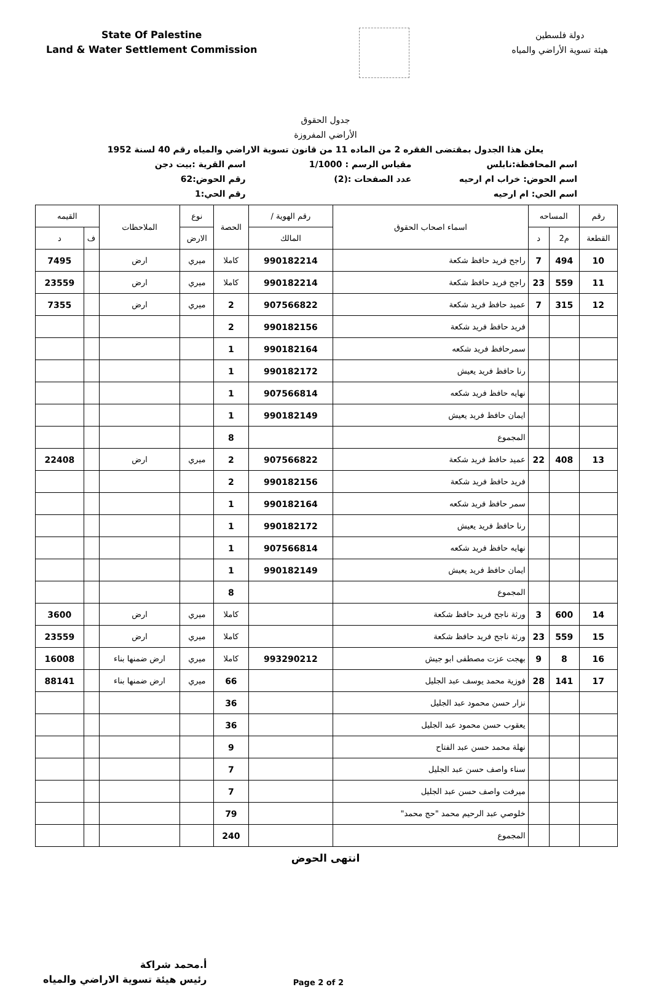State Of Palestine
Land & Water Settlement Commission
دولة فلسطين
هيئة تسوية الأراضي والمياه
جدول الحقوق
الأراضي المفروزة
يعلن هذا الجدول بمقتضى الفقره 2 من الماده 11 من قانون تسوية الاراضي والمياه رقم 40 لسنة 1952
اسم المحافظة:نابلس
مقياس الرسم : 1/1000
اسم القرية :بيت دجن
اسم الحوض: خراب ام ارحيه
عدد الصفحات :(2)
رقم الحوض:62
اسم الحي: ام ارحيه
رقم الحي:1
| رقم | المساحه | | اسماء اصحاب الحقوق | رقم الهوية / | الحصة | نوع | الملاحظات | القيمه | |
| --- | --- | --- | --- | --- | --- | --- | --- | --- | --- |
| القطعة | م2 | د | | المالك | | الارض | | ف | د |
| 10 | 494 | 7 | راجح فريد حافظ شكعة | 990182214 | كاملا | ميري | ارض | | 7495 |
| 11 | 559 | 23 | راجح فريد حافظ شكعة | 990182214 | كاملا | ميري | ارض | | 23559 |
| 12 | 315 | 7 | عميد حافظ فريد شكعة | 907566822 | 2 | ميري | ارض | | 7355 |
| | | | فريد حافظ فريد شكعة | 990182156 | 2 | | | | |
| | | | سمرحافظ فريد شكعه | 990182164 | 1 | | | | |
| | | | رنا حافظ فريد يعيش | 990182172 | 1 | | | | |
| | | | نهايه حافظ فريد شكعه | 907566814 | 1 | | | | |
| | | | ايمان حافظ فريد يعيش | 990182149 | 1 | | | | |
| | | | المجموع | | 8 | | | | |
| 13 | 408 | 22 | عميد حافظ فريد شكعة | 907566822 | 2 | ميري | ارض | | 22408 |
| | | | فريد حافظ فريد شكعة | 990182156 | 2 | | | | |
| | | | سمر حافظ فريد شكعه | 990182164 | 1 | | | | |
| | | | رنا حافظ فريد يعيش | 990182172 | 1 | | | | |
| | | | نهايه حافظ فريد شكعه | 907566814 | 1 | | | | |
| | | | ايمان حافظ فريد يعيش | 990182149 | 1 | | | | |
| | | | المجموع | | 8 | | | | |
| 14 | 600 | 3 | ورثة ناجح فريد حافظ شكعة | | كاملا | ميري | ارض | | 3600 |
| 15 | 559 | 23 | ورثة ناجح فريد حافظ شكعة | | كاملا | ميري | ارض | | 23559 |
| 16 | 8 | 9 | بهجت عزت مصطفى ابو جيش | 993290212 | كاملا | ميري | ارض ضمنها بناء | | 16008 |
| 17 | 141 | 28 | فوزية محمد يوسف عبد الجليل | | 66 | ميري | ارض ضمنها بناء | | 88141 |
| | | | نزار حسن محمود عبد الجليل | | 36 | | | | |
| | | | يعقوب حسن محمود عبد الجليل | | 36 | | | | |
| | | | نهلة محمد حسن عبد الفتاح | | 9 | | | | |
| | | | سناء واصف حسن عبد الجليل | | 7 | | | | |
| | | | ميرفت واصف حسن عبد الجليل | | 7 | | | | |
| | | | خلوصي عبد الرحيم محمد "حج محمد" | | 79 | | | | |
| | | | المجموع | | 240 | | | | |
انتهى الحوض
أ.محمد شراكة
رئيس هيئة تسوية الاراضي والمياه
Page 2 of 2